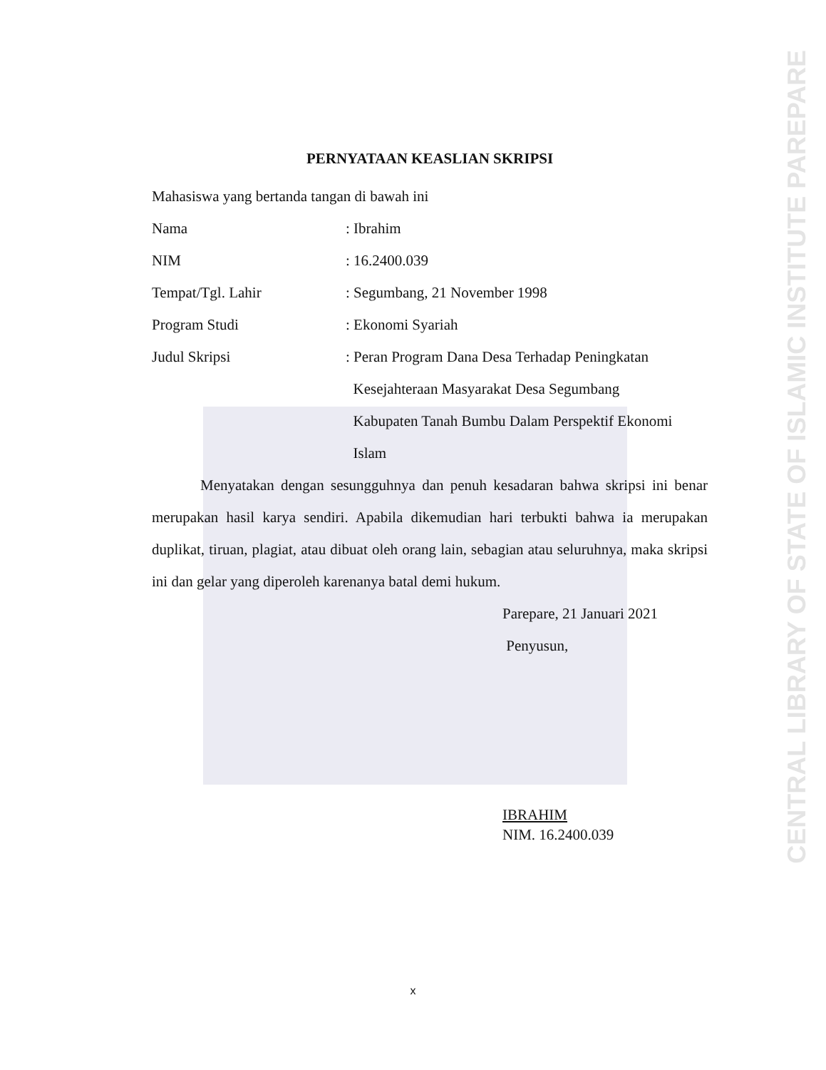PERNYATAAN KEASLIAN SKRIPSI
Mahasiswa yang bertanda tangan di bawah ini
Nama: Ibrahim
NIM: 16.2400.039
Tempat/Tgl. Lahir: Segumbang, 21 November 1998
Program Studi: Ekonomi Syariah
Judul Skripsi: Peran Program Dana Desa Terhadap Peningkatan
Kesejahteraan Masyarakat Desa Segumbang
Kabupaten Tanah Bumbu Dalam Perspektif Ekonomi
Islam
Menyatakan dengan sesungguhnya dan penuh kesadaran bahwa skripsi ini benar merupakan hasil karya sendiri. Apabila dikemudian hari terbukti bahwa ia merupakan duplikat, tiruan, plagiat, atau dibuat oleh orang lain, sebagian atau seluruhnya, maka skripsi ini dan gelar yang diperoleh karenanya batal demi hukum.
Parepare, 21 Januari 2021
Penyusun,
IBRAHIM
NIM. 16.2400.039
x
CENTRAL LIBRARY OF STATE OF ISLAMIC INSTITUTE PAREPARE